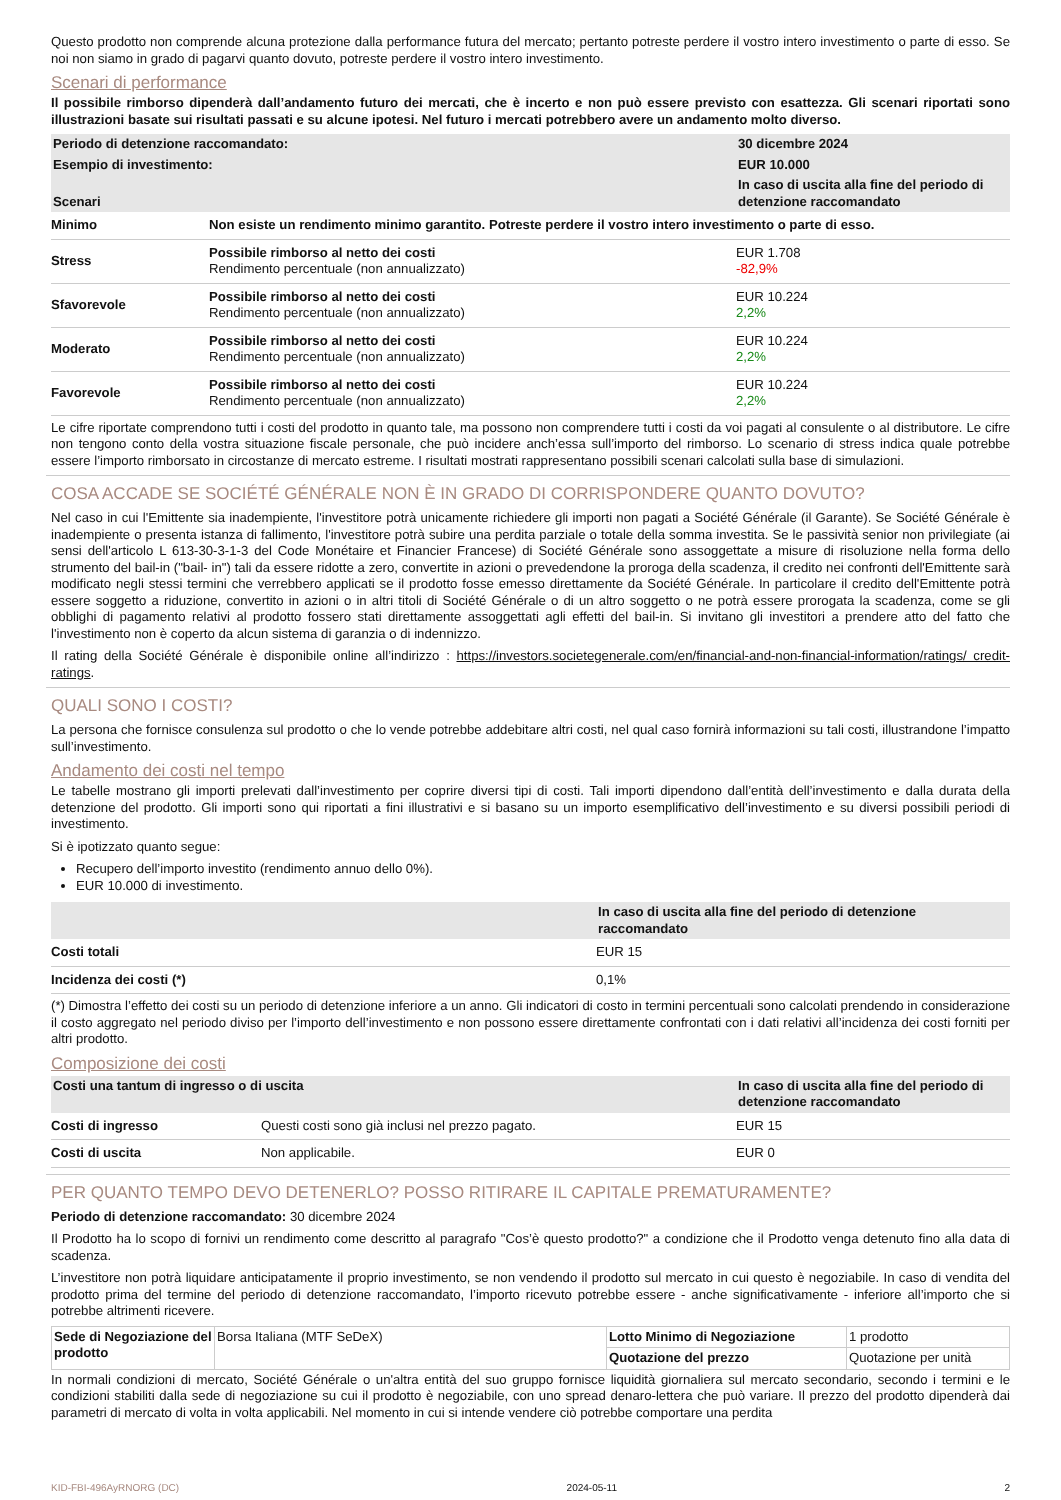Questo prodotto non comprende alcuna protezione dalla performance futura del mercato; pertanto potreste perdere il vostro intero investimento o parte di esso. Se noi non siamo in grado di pagarvi quanto dovuto, potreste perdere il vostro intero investimento.
Scenari di performance
Il possibile rimborso dipenderà dall’andamento futuro dei mercati, che è incerto e non può essere previsto con esattezza. Gli scenari riportati sono illustrazioni basate sui risultati passati e su alcune ipotesi. Nel futuro i mercati potrebbero avere un andamento molto diverso.
| Periodo di detenzione raccomandato: | | 30 dicembre 2024 |
| --- | --- | --- |
| Esempio di investimento: | | EUR 10.000 |
| Scenari | | In caso di uscita alla fine del periodo di detenzione raccomandato |
| Minimo | Non esiste un rendimento minimo garantito. Potreste perdere il vostro intero investimento o parte di esso. | |
| Stress | Possibile rimborso al netto dei costi Rendimento percentuale (non annualizzato) | EUR 1.708 -82,9% |
| Sfavorevole | Possibile rimborso al netto dei costi Rendimento percentuale (non annualizzato) | EUR 10.224 2,2% |
| Moderato | Possibile rimborso al netto dei costi Rendimento percentuale (non annualizzato) | EUR 10.224 2,2% |
| Favorevole | Possibile rimborso al netto dei costi Rendimento percentuale (non annualizzato) | EUR 10.224 2,2% |
Le cifre riportate comprendono tutti i costi del prodotto in quanto tale, ma possono non comprendere tutti i costi da voi pagati al consulente o al distributore. Le cifre non tengono conto della vostra situazione fiscale personale, che può incidere anch’essa sull’importo del rimborso. Lo scenario di stress indica quale potrebbe essere l’importo rimborsato in circostanze di mercato estreme. I risultati mostrati rappresentano possibili scenari calcolati sulla base di simulazioni.
COSA ACCADE SE SOCIÉTÉ GÉNÉRALE NON È IN GRADO DI CORRISPONDERE QUANTO DOVUTO?
Nel caso in cui l'Emittente sia inadempiente, l'investitore potrà unicamente richiedere gli importi non pagati a Société Générale (il Garante). Se Société Générale è inadempiente o presenta istanza di fallimento, l'investitore potrà subire una perdita parziale o totale della somma investita. Se le passività senior non privilegiate (ai sensi dell'articolo L 613-30-3-1-3 del Code Monétaire et Financier Francese) di Société Générale sono assoggettate a misure di risoluzione nella forma dello strumento del bail-in ("bail- in") tali da essere ridotte a zero, convertite in azioni o prevedendone la proroga della scadenza, il credito nei confronti dell'Emittente sarà modificato negli stessi termini che verrebbero applicati se il prodotto fosse emesso direttamente da Société Générale. In particolare il credito dell'Emittente potrà essere soggetto a riduzione, convertito in azioni o in altri titoli di Société Générale o di un altro soggetto o ne potrà essere prorogata la scadenza, come se gli obblighi di pagamento relativi al prodotto fossero stati direttamente assoggettati agli effetti del bail-in. Si invitano gli investitori a prendere atto del fatto che l'investimento non è coperto da alcun sistema di garanzia o di indennizzo.
Il rating della Société Générale è disponibile online all’indirizzo : https://investors.societegenerale.com/en/financial-and-non-financial-information/ratings/ credit-ratings.
QUALI SONO I COSTI?
La persona che fornisce consulenza sul prodotto o che lo vende potrebbe addebitare altri costi, nel qual caso fornirà informazioni su tali costi, illustrandone l’impatto sull’investimento.
Andamento dei costi nel tempo
Le tabelle mostrano gli importi prelevati dall’investimento per coprire diversi tipi di costi. Tali importi dipendono dall’entità dell’investimento e dalla durata della detenzione del prodotto. Gli importi sono qui riportati a fini illustrativi e si basano su un importo esemplificativo dell’investimento e su diversi possibili periodi di investimento.
Si è ipotizzato quanto segue:
Recupero dell’importo investito (rendimento annuo dello 0%).
EUR 10.000 di investimento.
| | In caso di uscita alla fine del periodo di detenzione raccomandato |
| --- | --- |
| Costi totali | EUR 15 |
| Incidenza dei costi (*) | 0,1% |
(*) Dimostra l’effetto dei costi su un periodo di detenzione inferiore a un anno. Gli indicatori di costo in termini percentuali sono calcolati prendendo in considerazione il costo aggregato nel periodo diviso per l’importo dell’investimento e non possono essere direttamente confrontati con i dati relativi all’incidenza dei costi forniti per altri prodotto.
Composizione dei costi
| Costi una tantum di ingresso o di uscita | | In caso di uscita alla fine del periodo di detenzione raccomandato |
| --- | --- | --- |
| Costi di ingresso | Questi costi sono già inclusi nel prezzo pagato. | EUR 15 |
| Costi di uscita | Non applicabile. | EUR 0 |
PER QUANTO TEMPO DEVO DETENERLO? POSSO RITIRARE IL CAPITALE PREMATURAMENTE?
Periodo di detenzione raccomandato: 30 dicembre 2024
Il Prodotto ha lo scopo di fornivi un rendimento come descritto al paragrafo "Cos’è questo prodotto?" a condizione che il Prodotto venga detenuto fino alla data di scadenza.
L’investitore non potrà liquidare anticipatamente il proprio investimento, se non vendendo il prodotto sul mercato in cui questo è negoziabile. In caso di vendita del prodotto prima del termine del periodo di detenzione raccomandato, l’importo ricevuto potrebbe essere - anche significativamente - inferiore all’importo che si potrebbe altrimenti ricevere.
| Sede di Negoziazione del prodotto | Borsa Italiana (MTF SeDeX) | Lotto Minimo di Negoziazione | 1 prodotto |
| | | Quotazione del prezzo | Quotazione per unità |
In normali condizioni di mercato, Société Générale o un'altra entità del suo gruppo fornisce liquidità giornaliera sul mercato secondario, secondo i termini e le condizioni stabiliti dalla sede di negoziazione su cui il prodotto è negoziabile, con uno spread denaro-lettera che può variare. Il prezzo del prodotto dipenderà dai parametri di mercato di volta in volta applicabili. Nel momento in cui si intende vendere ciò potrebbe comportare una perdita
KID-FBI-496AyRNORG (DC) 2024-05-11 2